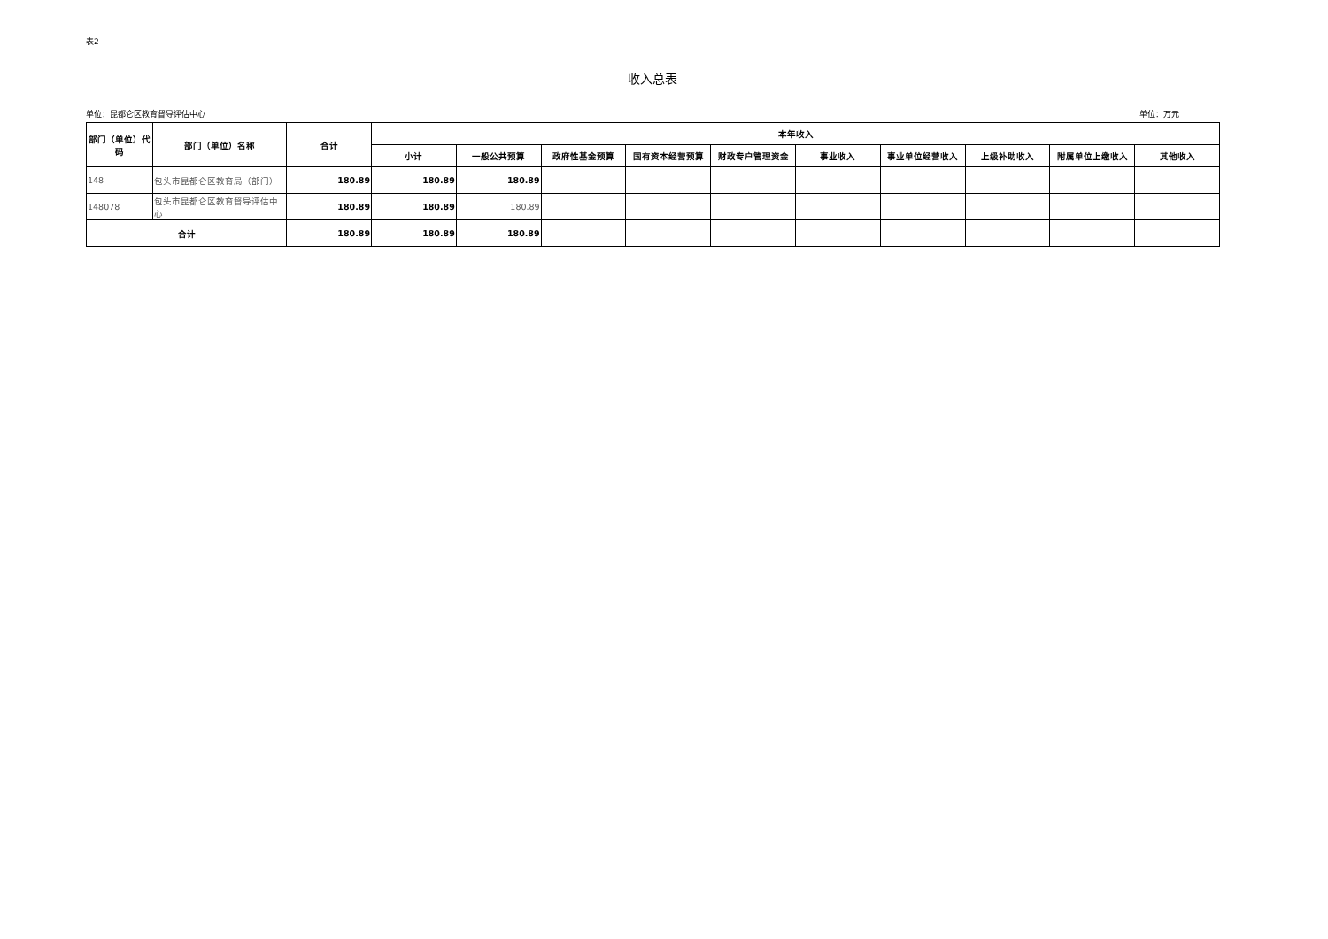表2
收入总表
单位：昆都仑区教育督导评估中心 单位：万元
| 部门（单位）代码 | 部门（单位）名称 | 合计 | 本年收入 | | | | | | | | | |
| --- | --- | --- | --- | --- | --- | --- | --- | --- | --- | --- | --- | --- |
| | | | 小计 | 一般公共预算 | 政府性基金预算 | 国有资本经营预算 | 财政专户管理资金 | 事业收入 | 事业单位经营收入 | 上级补助收入 | 附属单位上缴收入 | 其他收入 |
| 148 | 包头市昆都仑区教育局（部门） | 180.89 | 180.89 | 180.89 | | | | | | | | |
| 148078 | 包头市昆都仑区教育督导评估中心 | 180.89 | 180.89 | 180.89 | | | | | | | | |
| 合计 | | 180.89 | 180.89 | 180.89 | | | | | | | | |